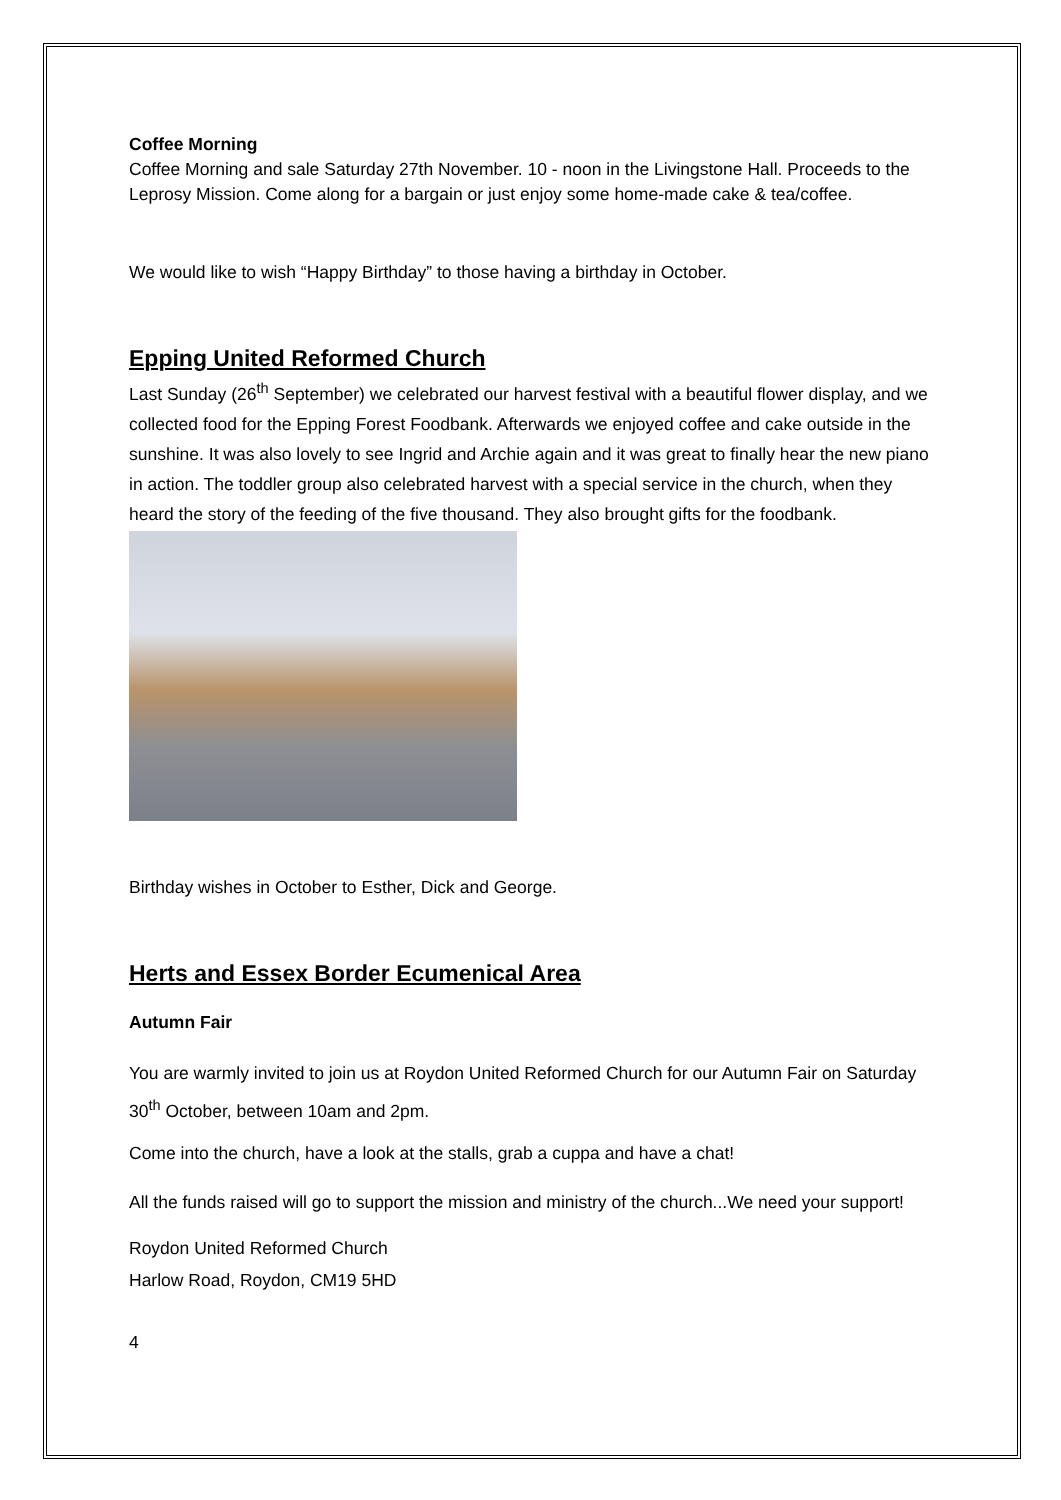Coffee Morning
Coffee Morning and sale Saturday 27th November. 10 - noon in the Livingstone Hall. Proceeds to the Leprosy Mission. Come along for a bargain or just enjoy some home-made cake & tea/coffee.
We would like to wish “Happy Birthday” to those having a birthday in October.
Epping United Reformed Church
Last Sunday (26<sup>th</sup> September) we celebrated our harvest festival with a beautiful flower display, and we collected food for the Epping Forest Foodbank. Afterwards we enjoyed coffee and cake outside in the sunshine. It was also lovely to see Ingrid and Archie again and it was great to finally hear the new piano in action. The toddler group also celebrated harvest with a special service in the church, when they heard the story of the feeding of the five thousand. They also brought gifts for the foodbank.
Birthday wishes in October to Esther, Dick and George.
Herts and Essex Border Ecumenical Area
Autumn Fair
You are warmly invited to join us at Roydon United Reformed Church for our Autumn Fair on Saturday 30<sup>th</sup> October, between 10am and 2pm.
Come into the church, have a look at the stalls, grab a cuppa and have a chat!
All the funds raised will go to support the mission and ministry of the church...We need your support!
Roydon United Reformed Church
Harlow Road, Roydon, CM19 5HD
4